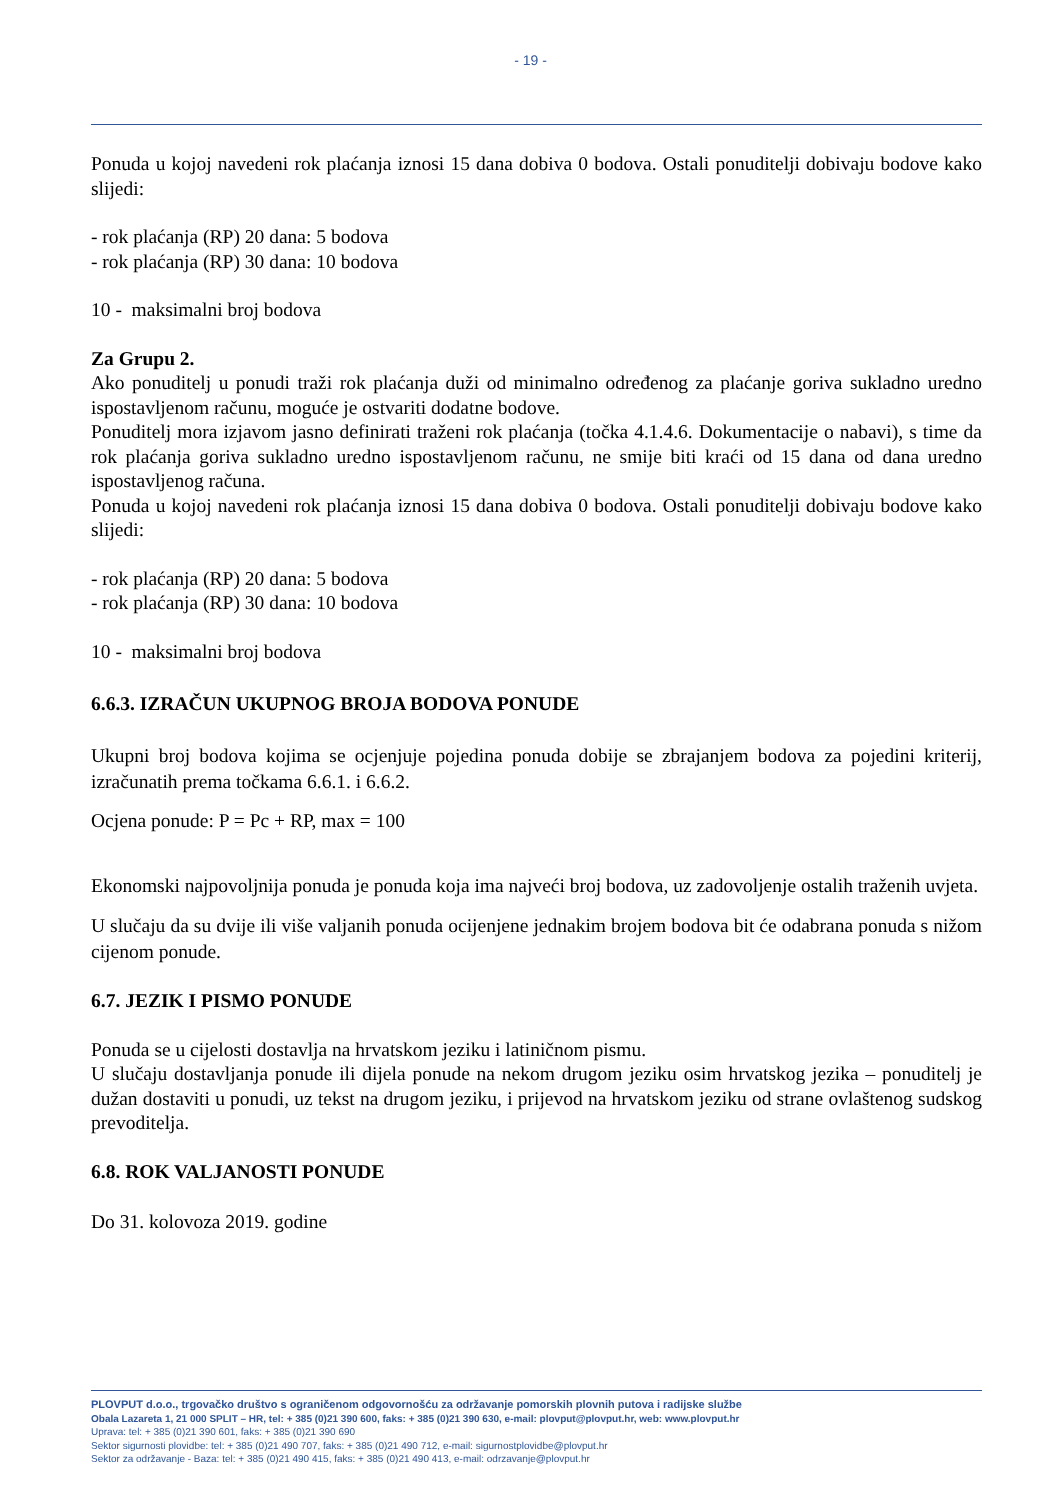- 19 -
Ponuda u kojoj navedeni rok plaćanja iznosi 15 dana dobiva 0 bodova. Ostali ponuditelji dobivaju bodove kako slijedi:
- rok plaćanja (RP) 20 dana: 5 bodova
- rok plaćanja (RP) 30 dana: 10 bodova
10 - maksimalni broj bodova
Za Grupu 2.
Ako ponuditelj u ponudi traži rok plaćanja duži od minimalno određenog za plaćanje goriva sukladno uredno ispostavljenom računu, moguće je ostvariti dodatne bodove.
Ponuditelj mora izjavom jasno definirati traženi rok plaćanja (točka 4.1.4.6. Dokumentacije o nabavi), s time da rok plaćanja goriva sukladno uredno ispostavljenom računu, ne smije biti kraći od 15 dana od dana uredno ispostavljenog računa.
Ponuda u kojoj navedeni rok plaćanja iznosi 15 dana dobiva 0 bodova. Ostali ponuditelji dobivaju bodove kako slijedi:
- rok plaćanja (RP) 20 dana: 5 bodova
- rok plaćanja (RP) 30 dana: 10 bodova
10 - maksimalni broj bodova
6.6.3. IZRAČUN UKUPNOG BROJA BODOVA PONUDE
Ukupni broj bodova kojima se ocjenjuje pojedina ponuda dobije se zbrajanjem bodova za pojedini kriterij, izračunatih prema točkama 6.6.1. i 6.6.2.
Ocjena ponude: P = Pc + RP, max = 100
Ekonomski najpovoljnija ponuda je ponuda koja ima najveći broj bodova, uz zadovoljenje ostalih traženih uvjeta.
U slučaju da su dvije ili više valjanih ponuda ocijenjene jednakim brojem bodova bit će odabrana ponuda s nižom cijenom ponude.
6.7. JEZIK I PISMO PONUDE
Ponuda se u cijelosti dostavlja na hrvatskom jeziku i latiničnom pismu.
U slučaju dostavljanja ponude ili dijela ponude na nekom drugom jeziku osim hrvatskog jezika – ponuditelj je dužan dostaviti u ponudi, uz tekst na drugom jeziku, i prijevod na hrvatskom jeziku od strane ovlaštenog sudskog prevoditelja.
6.8. ROK VALJANOSTI PONUDE
Do 31. kolovoza 2019. godine
PLOVPUT d.o.o., trgovačko društvo s ograničenom odgovornošću za održavanje pomorskih plovnih putova i radijske službe
Obala Lazareta 1, 21 000 SPLIT – HR, tel: + 385 (0)21 390 600, faks: + 385 (0)21 390 630, e-mail: plovput@plovput.hr, web: www.plovput.hr
Uprava: tel: + 385 (0)21 390 601, faks: + 385 (0)21 390 690
Sektor sigurnosti plovidbe: tel: + 385 (0)21 490 707, faks: + 385 (0)21 490 712, e-mail: sigurnostplovidbe@plovput.hr
Sektor za održavanje - Baza: tel: + 385 (0)21 490 415, faks: + 385 (0)21 490 413, e-mail: odrzavanje@plovput.hr